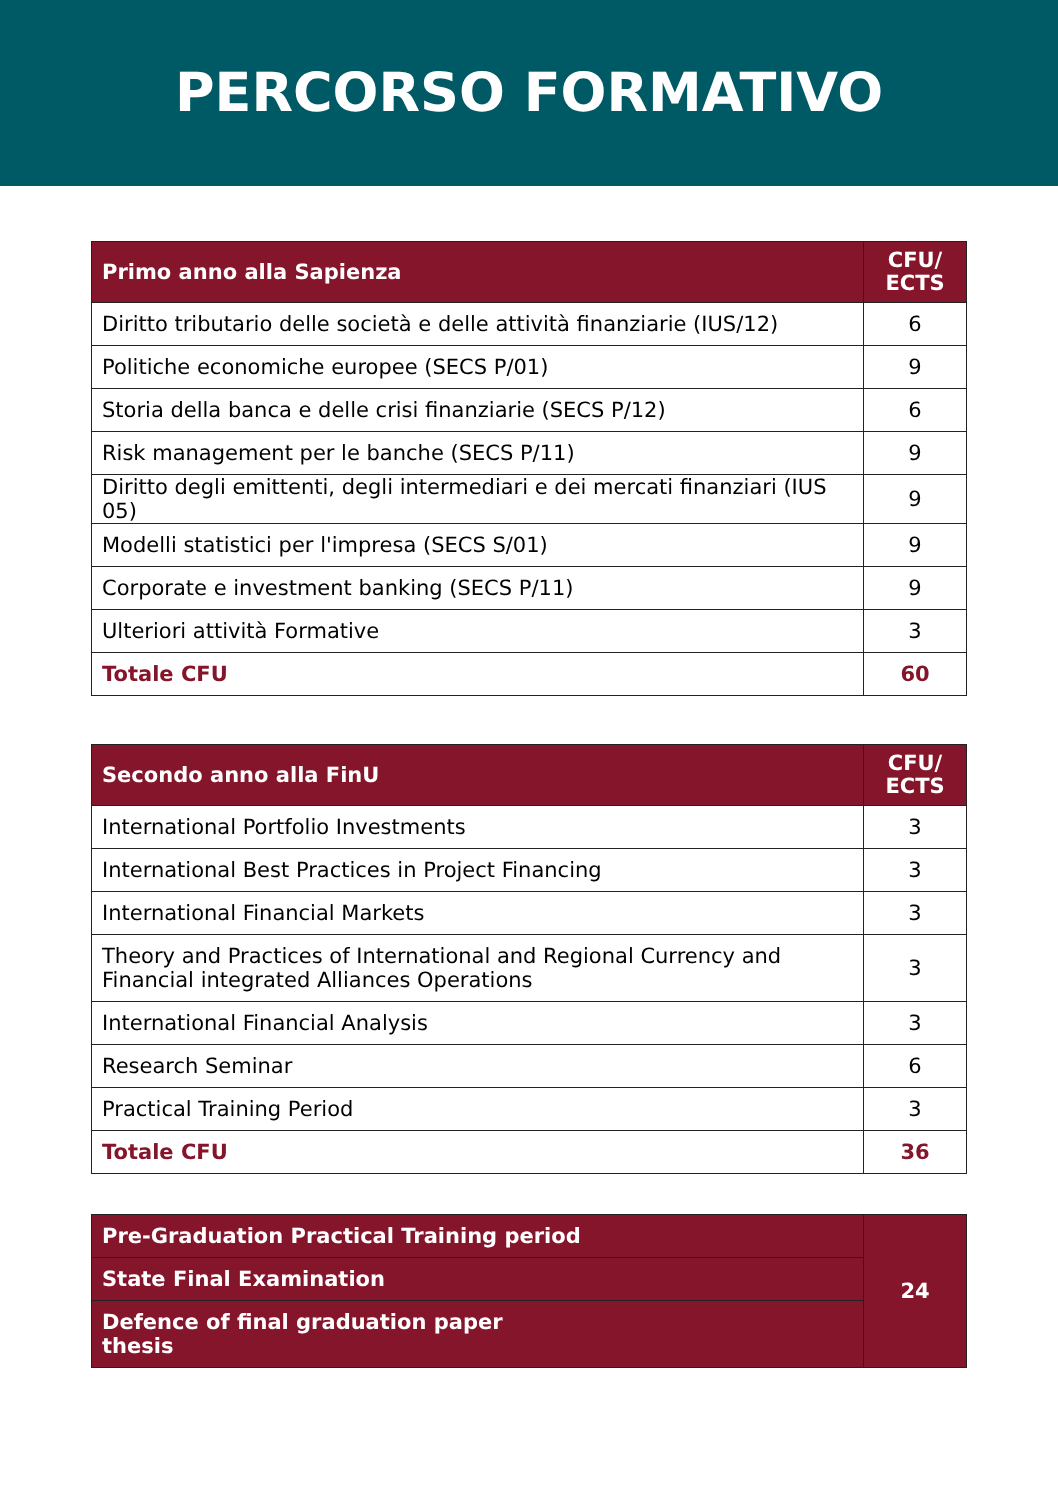PERCORSO FORMATIVO
| Primo anno alla Sapienza | CFU/ ECTS |
| --- | --- |
| Diritto tributario delle società e delle attività finanziarie (IUS/12) | 6 |
| Politiche economiche europee (SECS P/01) | 9 |
| Storia della banca e delle crisi finanziarie (SECS P/12) | 6 |
| Risk management per le banche (SECS P/11) | 9 |
| Diritto degli emittenti, degli intermediari e dei mercati finanziari (IUS 05) | 9 |
| Modelli statistici per l'impresa (SECS S/01) | 9 |
| Corporate e investment banking (SECS P/11) | 9 |
| Ulteriori attività Formative | 3 |
| Totale CFU | 60 |
| Secondo anno alla FinU | CFU/ ECTS |
| --- | --- |
| International Portfolio Investments | 3 |
| International Best Practices in Project Financing | 3 |
| International Financial Markets | 3 |
| Theory and Practices of International and Regional Currency and Financial integrated Alliances Operations | 3 |
| International Financial Analysis | 3 |
| Research Seminar | 6 |
| Practical Training Period | 3 |
| Totale CFU | 36 |
| Pre-Graduation Practical Training period | 24 |
| State Final Examination | |
| Defence of final graduation paper thesis | |